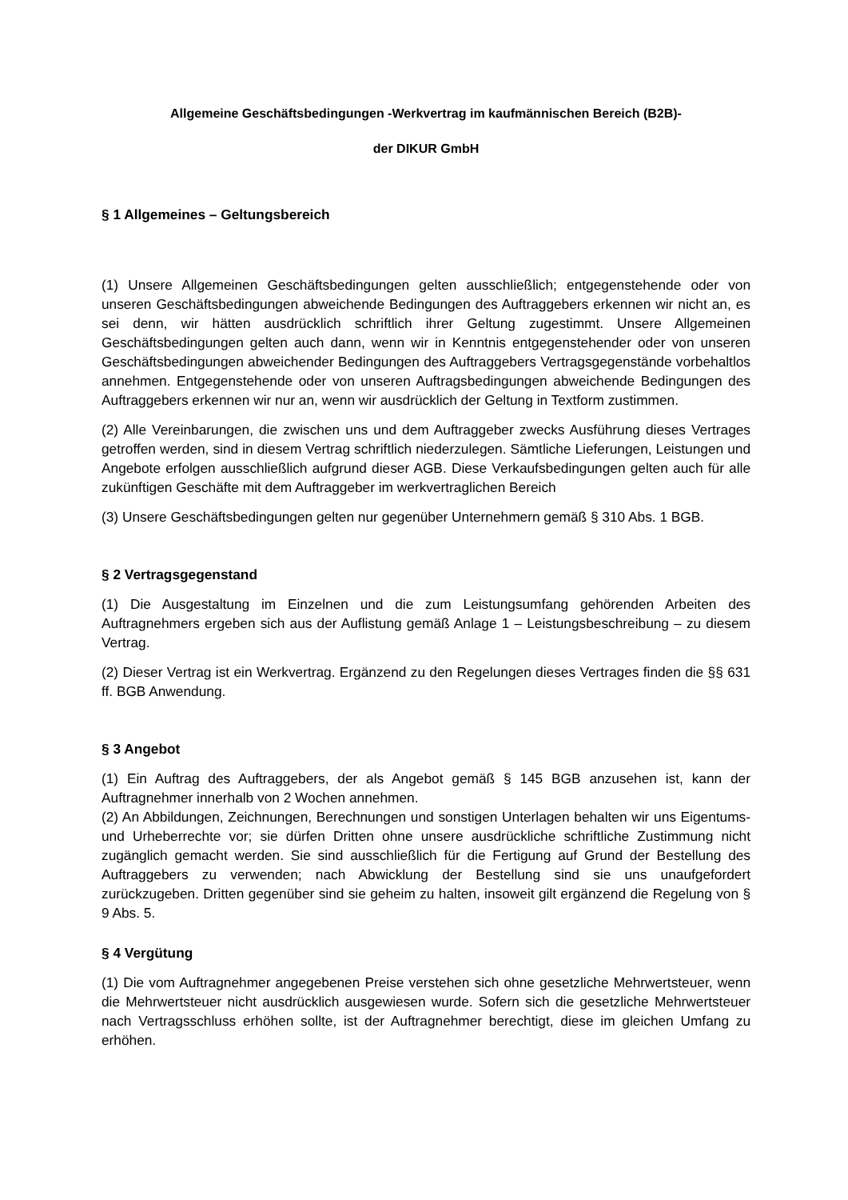Allgemeine Geschäftsbedingungen -Werkvertrag im kaufmännischen Bereich (B2B)-
der DIKUR GmbH
§ 1 Allgemeines – Geltungsbereich
(1) Unsere Allgemeinen Geschäftsbedingungen gelten ausschließlich; entgegenstehende oder von unseren Geschäftsbedingungen abweichende Bedingungen des Auftraggebers erkennen wir nicht an, es sei denn, wir hätten ausdrücklich schriftlich ihrer Geltung zugestimmt. Unsere Allgemeinen Geschäftsbedingungen gelten auch dann, wenn wir in Kenntnis entgegenstehender oder von unseren Geschäftsbedingungen abweichender Bedingungen des Auftraggebers Vertragsgegenstände vorbehaltlos annehmen. Entgegenstehende oder von unseren Auftragsbedingungen abweichende Bedingungen des Auftraggebers erkennen wir nur an, wenn wir ausdrücklich der Geltung in Textform zustimmen.
(2) Alle Vereinbarungen, die zwischen uns und dem Auftraggeber zwecks Ausführung dieses Vertrages getroffen werden, sind in diesem Vertrag schriftlich niederzulegen. Sämtliche Lieferungen, Leistungen und Angebote erfolgen ausschließlich aufgrund dieser AGB. Diese Verkaufsbedingungen gelten auch für alle zukünftigen Geschäfte mit dem Auftraggeber im werkvertraglichen Bereich
(3) Unsere Geschäftsbedingungen gelten nur gegenüber Unternehmern gemäß § 310 Abs. 1 BGB.
§ 2 Vertragsgegenstand
(1) Die Ausgestaltung im Einzelnen und die zum Leistungsumfang gehörenden Arbeiten des Auftragnehmers ergeben sich aus der Auflistung gemäß Anlage 1 – Leistungsbeschreibung – zu diesem Vertrag.
(2) Dieser Vertrag ist ein Werkvertrag. Ergänzend zu den Regelungen dieses Vertrages finden die §§ 631 ff. BGB Anwendung.
§ 3 Angebot
(1) Ein Auftrag des Auftraggebers, der als Angebot gemäß § 145 BGB anzusehen ist, kann der Auftragnehmer innerhalb von 2 Wochen annehmen.
(2) An Abbildungen, Zeichnungen, Berechnungen und sonstigen Unterlagen behalten wir uns Eigentums- und Urheberrechte vor; sie dürfen Dritten ohne unsere ausdrückliche schriftliche Zustimmung nicht zugänglich gemacht werden. Sie sind ausschließlich für die Fertigung auf Grund der Bestellung des Auftraggebers zu verwenden; nach Abwicklung der Bestellung sind sie uns unaufgefordert zurückzugeben. Dritten gegenüber sind sie geheim zu halten, insoweit gilt ergänzend die Regelung von § 9 Abs. 5.
§ 4 Vergütung
(1) Die vom Auftragnehmer angegebenen Preise verstehen sich ohne gesetzliche Mehrwertsteuer, wenn die Mehrwertsteuer nicht ausdrücklich ausgewiesen wurde. Sofern sich die gesetzliche Mehrwertsteuer nach Vertragsschluss erhöhen sollte, ist der Auftragnehmer berechtigt, diese im gleichen Umfang zu erhöhen.